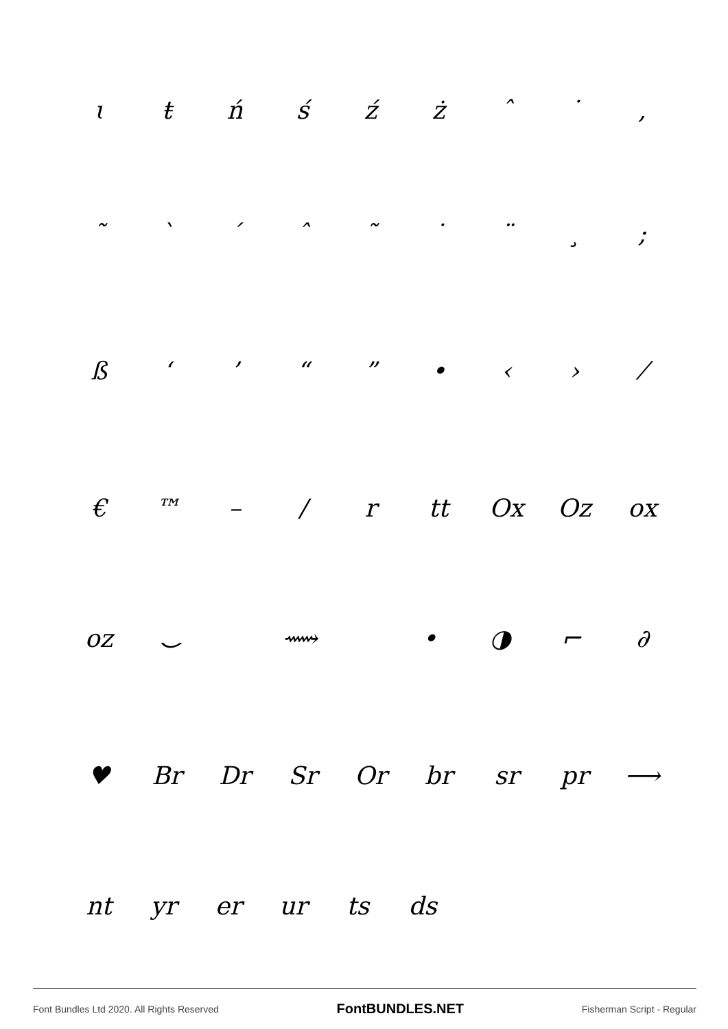ɩŧńśźżˆ ˙,
˜ ` ´ ˆ ˜ ˙ ¨ ¸;
ß ‘’ “” • ‹ › ⁄
€ ™ – / r tt Ox Oz ox
oz ⌣ ⟿ • ◑ ⌐ ∂
♥ Br Dr Sr Or br sr pr ⟶
nt yr er ur ts ds
Font Bundles Ltd 2020. All Rights Reserved FontBUNDLES.NET Fisherman Script - Regular